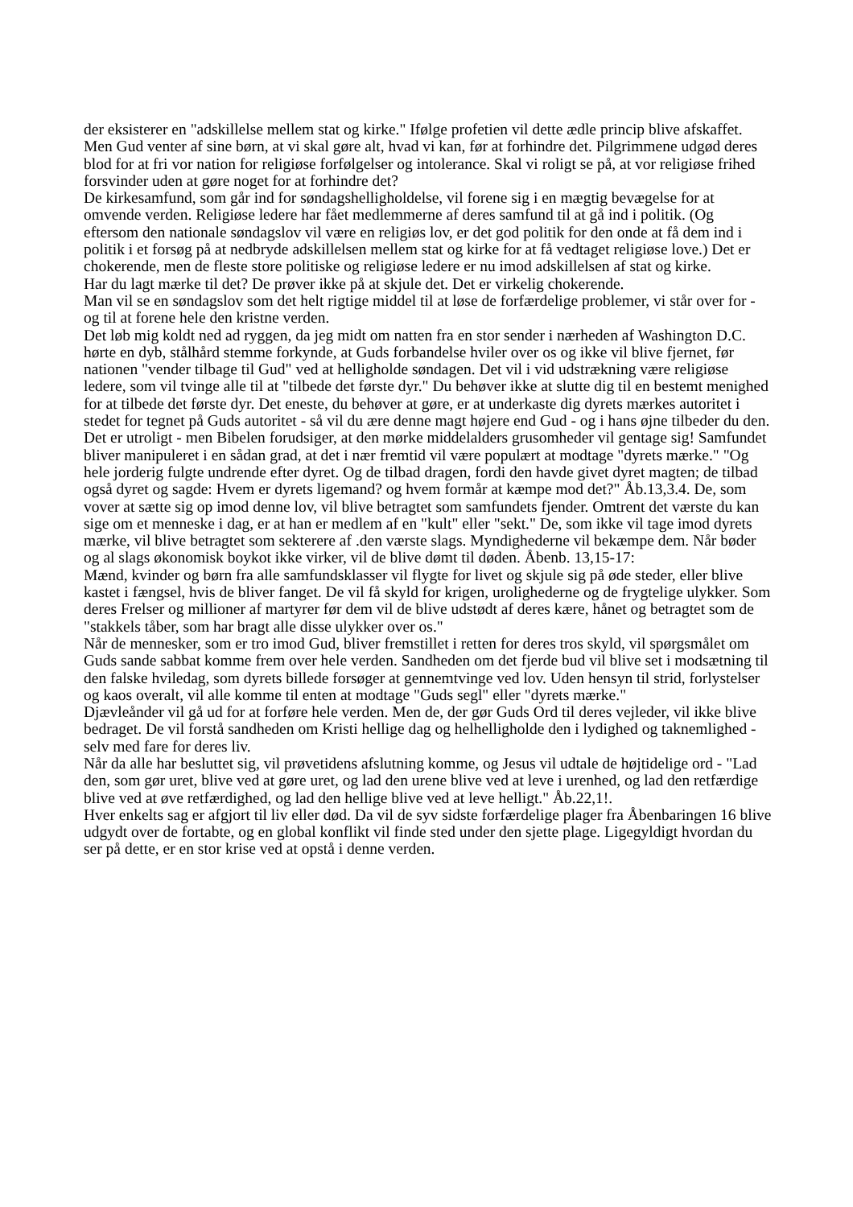der eksisterer en "adskillelse mellem stat og kirke." Ifølge profetien vil dette ædle princip blive afskaffet. Men Gud venter af sine børn, at vi skal gøre alt, hvad vi kan, før at forhindre det. Pilgrimmene udgød deres blod for at fri vor nation for religiøse forfølgelser og intolerance. Skal vi roligt se på, at vor religiøse frihed forsvinder uden at gøre noget for at forhindre det?
De kirkesamfund, som går ind for søndagshelligholdelse, vil forene sig i en mægtig bevægelse for at omvende verden. Religiøse ledere har fået medlemmerne af deres samfund til at gå ind i politik. (Og eftersom den nationale søndagslov vil være en religiøs lov, er det god politik for den onde at få dem ind i politik i et forsøg på at nedbryde adskillelsen mellem stat og kirke for at få vedtaget religiøse love.) Det er chokerende, men de fleste store politiske og religiøse ledere er nu imod adskillelsen af stat og kirke.
Har du lagt mærke til det? De prøver ikke på at skjule det. Det er virkelig chokerende.
Man vil se en søndagslov som det helt rigtige middel til at løse de forfærdelige problemer, vi står over for - og til at forene hele den kristne verden.
Det løb mig koldt ned ad ryggen, da jeg midt om natten fra en stor sender i nærheden af Washington D.C. hørte en dyb, stålhård stemme forkynde, at Guds forbandelse hviler over os og ikke vil blive fjernet, før nationen "vender tilbage til Gud" ved at helligholde søndagen. Det vil i vid udstrækning være religiøse ledere, som vil tvinge alle til at "tilbede det første dyr." Du behøver ikke at slutte dig til en bestemt menighed for at tilbede det første dyr. Det eneste, du behøver at gøre, er at underkaste dig dyrets mærkes autoritet i stedet for tegnet på Guds autoritet - så vil du ære denne magt højere end Gud - og i hans øjne tilbeder du den.
Det er utroligt - men Bibelen forudsiger, at den mørke middelalders grusomheder vil gentage sig! Samfundet bliver manipuleret i en sådan grad, at det i nær fremtid vil være populært at modtage "dyrets mærke." "Og hele jorderig fulgte undrende efter dyret. Og de tilbad dragen, fordi den havde givet dyret magten; de tilbad også dyret og sagde: Hvem er dyrets ligemand? og hvem formår at kæmpe mod det?" Åb.13,3.4. De, som vover at sætte sig op imod denne lov, vil blive betragtet som samfundets fjender. Omtrent det værste du kan sige om et menneske i dag, er at han er medlem af en "kult" eller "sekt." De, som ikke vil tage imod dyrets mærke, vil blive betragtet som sekterere af .den værste slags. Myndighederne vil bekæmpe dem. Når bøder og al slags økonomisk boykot ikke virker, vil de blive dømt til døden. Åbenb. 13,15-17:
Mænd, kvinder og børn fra alle samfundsklasser vil flygte for livet og skjule sig på øde steder, eller blive kastet i fængsel, hvis de bliver fanget. De vil få skyld for krigen, urolighederne og de frygtelige ulykker. Som deres Frelser og millioner af martyrer før dem vil de blive udstødt af deres kære, hånet og betragtet som de "stakkels tåber, som har bragt alle disse ulykker over os."
Når de mennesker, som er tro imod Gud, bliver fremstillet i retten for deres tros skyld, vil spørgsmålet om Guds sande sabbat komme frem over hele verden. Sandheden om det fjerde bud vil blive set i modsætning til den falske hviledag, som dyrets billede forsøger at gennemtvinge ved lov. Uden hensyn til strid, forlystelser og kaos overalt, vil alle komme til enten at modtage "Guds segl" eller "dyrets mærke."
Djævleånder vil gå ud for at forføre hele verden. Men de, der gør Guds Ord til deres vejleder, vil ikke blive bedraget. De vil forstå sandheden om Kristi hellige dag og helhelligholde den i lydighed og taknemlighed - selv med fare for deres liv.
Når da alle har besluttet sig, vil prøvetidens afslutning komme, og Jesus vil udtale de højtidelige ord - "Lad den, som gør uret, blive ved at gøre uret, og lad den urene blive ved at leve i urenhed, og lad den retfærdige blive ved at øve retfærdighed, og lad den hellige blive ved at leve helligt." Åb.22,1!.
Hver enkelts sag er afgjort til liv eller død. Da vil de syv sidste forfærdelige plager fra Åbenbaringen 16 blive udgydt over de fortabte, og en global konflikt vil finde sted under den sjette plage. Ligegyldigt hvordan du ser på dette, er en stor krise ved at opstå i denne verden.